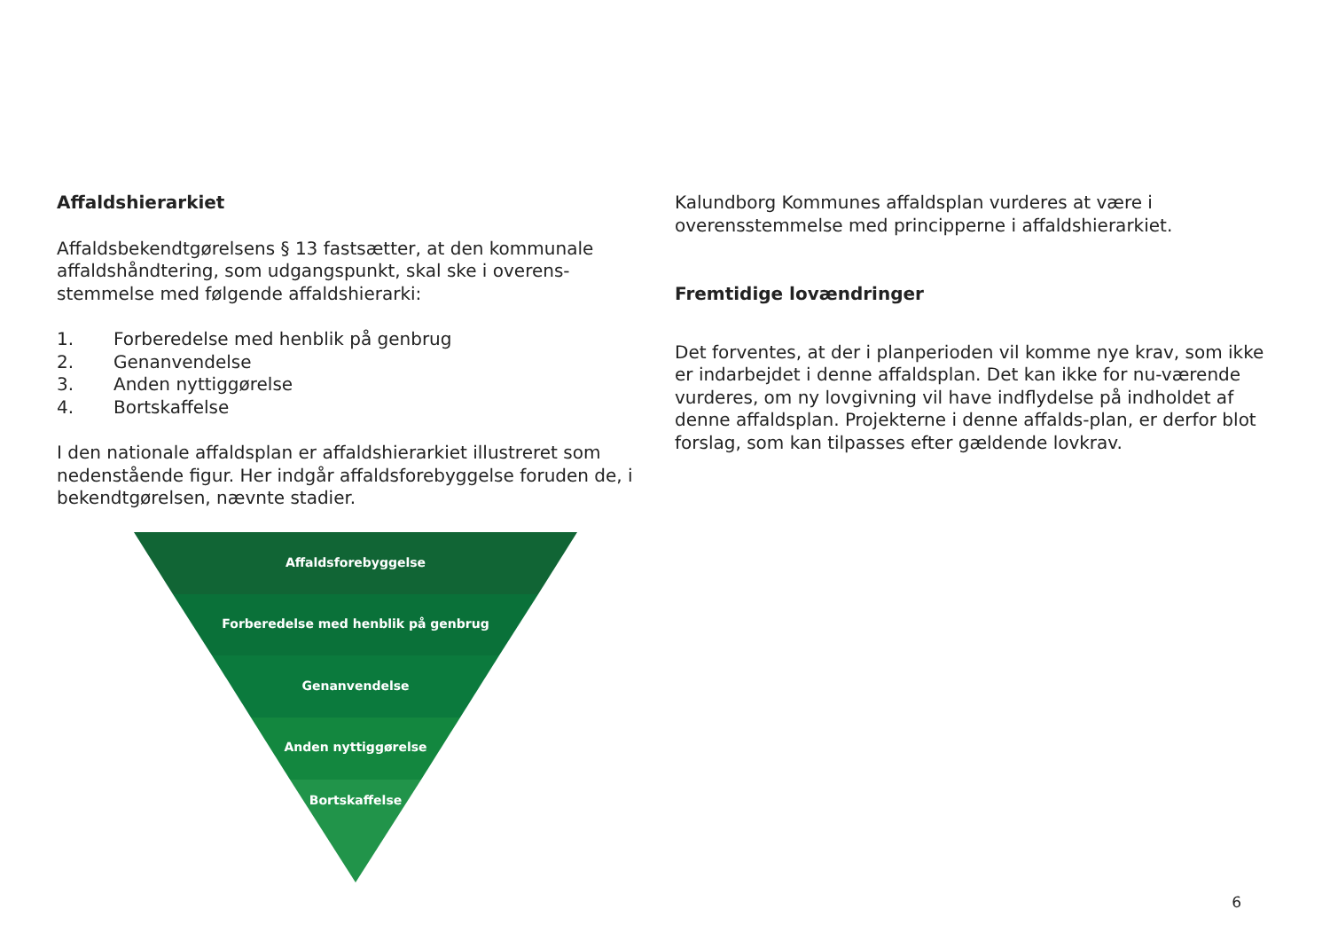Affaldshierarkiet
Affaldsbekendtgørelsens § 13 fastsætter, at den kommunale affaldshåndtering, som udgangspunkt, skal ske i overens-stemmelse med følgende affaldshierarki:
1. Forberedelse med henblik på genbrug
2. Genanvendelse
3. Anden nyttiggørelse
4. Bortskaffelse
I den nationale affaldsplan er affaldshierarkiet illustreret som nedenstående figur. Her indgår affaldsforebyggelse foruden de, i bekendtgørelsen, nævnte stadier.
Affaldsforebyggelse
Forberedelse med henblik på genbrug
Genanvendelse
Anden nyttiggørelse
Bortskaffelse
Kalundborg Kommunes affaldsplan vurderes at være i overensstemmelse med principperne i affaldshierarkiet.
Fremtidige lovændringer
Det forventes, at der i planperioden vil komme nye krav, som ikke er indarbejdet i denne affaldsplan. Det kan ikke for nu-værende vurderes, om ny lovgivning vil have indflydelse på indholdet af denne affaldsplan. Projekterne i denne affalds-plan, er derfor blot forslag, som kan tilpasses efter gældende lovkrav.
6